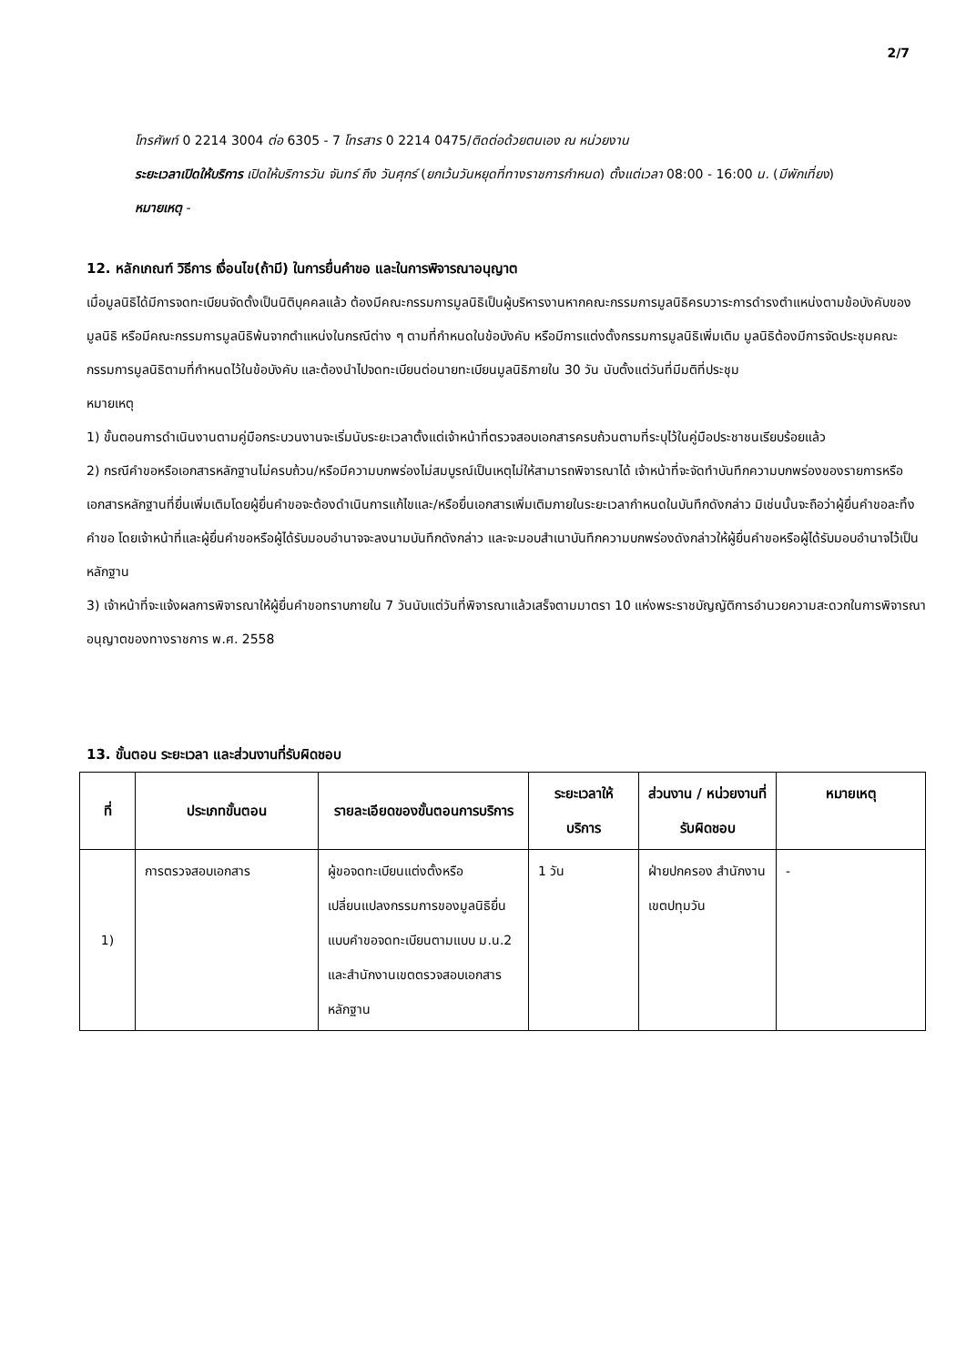2/7
โทรศัพท์ 0 2214 3004 ต่อ 6305 - 7 โทรสาร 0 2214 0475/ติดต่อด้วยตนเอง ณ หน่วยงาน
ระยะเวลาเปิดให้บริการ เปิดให้บริการวัน จันทร์ ถึง วันศุกร์ (ยกเว้นวันหยุดที่ทางราชการกำหนด) ตั้งแต่เวลา 08:00 - 16:00 น. (มีพักเที่ยง)
หมายเหตุ -
12. หลักเกณฑ์ วิธีการ เงื่อนไข(ถ้ามี) ในการยื่นคำขอ และในการพิจารณาอนุญาต
เมื่อมูลนิธิได้มีการจดทะเบียนจัดตั้งเป็นนิติบุคคลแล้ว ต้องมีคณะกรรมการมูลนิธิเป็นผู้บริหารงานหากคณะกรรมการมูลนิธิครบวาระการดำรงตำแหน่งตามข้อบังคับของมูลนิธิ หรือมีคณะกรรมการมูลนิธิพ้นจากตำแหน่งในกรณีต่าง ๆ ตามที่กำหนดในข้อบังคับ หรือมีการแต่งตั้งกรรมการมูลนิธิเพิ่มเติม มูลนิธิต้องมีการจัดประชุมคณะกรรมการมูลนิธิตามที่กำหนดไว้ในข้อบังคับ และต้องนำไปจดทะเบียนต่อนายทะเบียนมูลนิธิภายใน 30 วัน นับตั้งแต่วันที่มีมติที่ประชุม
หมายเหตุ
1) ขั้นตอนการดำเนินงานตามคู่มือกระบวนงานจะเริ่มนับระยะเวลาตั้งแต่เจ้าหน้าที่ตรวจสอบเอกสารครบถ้วนตามที่ระบุไว้ในคู่มือประชาชนเรียบร้อยแล้ว
2) กรณีคำขอหรือเอกสารหลักฐานไม่ครบถ้วน/หรือมีความบกพร่องไม่สมบูรณ์เป็นเหตุไม่ให้สามารถพิจารณาได้ เจ้าหน้าที่จะจัดทำบันทึกความบกพร่องของรายการหรือเอกสารหลักฐานที่ยื่นเพิ่มเติมโดยผู้ยื่นคำขอจะต้องดำเนินการแก้ไขและ/หรือยื่นเอกสารเพิ่มเติมภายในระยะเวลากำหนดในบันทึกดังกล่าว มิเช่นนั้นจะถือว่าผู้ยื่นคำขอละทิ้งคำขอ โดยเจ้าหน้าที่และผู้ยื่นคำขอหรือผู้ได้รับมอบอำนาจจะลงนามบันทึกดังกล่าว และจะมอบสำเนาบันทึกความบกพร่องดังกล่าวให้ผู้ยื่นคำขอหรือผู้ได้รับมอบอำนาจไว้เป็นหลักฐาน
3) เจ้าหน้าที่จะแจ้งผลการพิจารณาให้ผู้ยื่นคำขอทราบภายใน 7 วันนับแต่วันที่พิจารณาแล้วเสร็จตามมาตรา 10 แห่งพระราชบัญญัติการอำนวยความสะดวกในการพิจารณาอนุญาตของทางราชการ พ.ศ. 2558
13. ขั้นตอน ระยะเวลา และส่วนงานที่รับผิดชอบ
| ที่ | ประเภทขั้นตอน | รายละเอียดของขั้นตอนการบริการ | ระยะเวลาให้บริการ | ส่วนงาน / หน่วยงานที่รับผิดชอบ | หมายเหตุ |
| --- | --- | --- | --- | --- | --- |
| 1) | การตรวจสอบเอกสาร | ผู้ขอจดทะเบียนแต่งตั้งหรือเปลี่ยนแปลงกรรมการของมูลนิธิยื่นแบบคำขอจดทะเบียนตามแบบ ม.น.2 และสำนักงานเขตตรวจสอบเอกสารหลักฐาน | 1 วัน | ฝ่ายปกครอง สำนักงานเขตปทุมวัน | - |